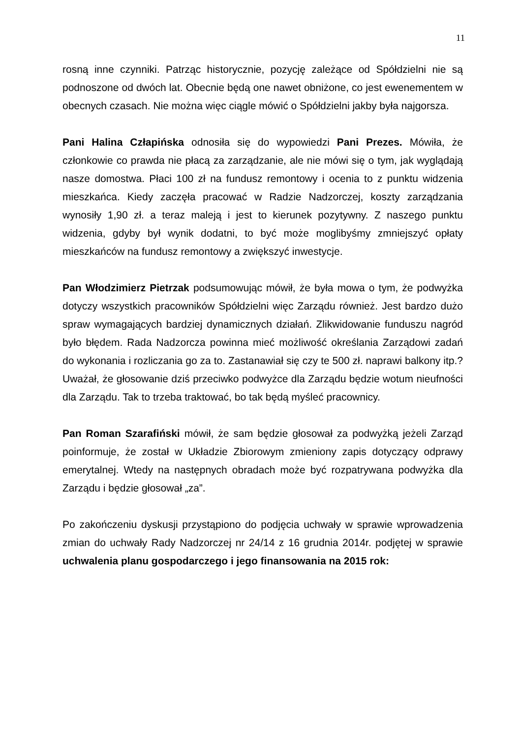11
rosną inne czynniki. Patrząc historycznie, pozycję zależące od Spółdzielni nie są podnoszone od dwóch lat. Obecnie będą one nawet obniżone, co jest ewenementem w obecnych czasach. Nie można więc ciągle mówić o Spółdzielni jakby była najgorsza.
Pani Halina Człapińska odnosiła się do wypowiedzi Pani Prezes. Mówiła, że członkowie co prawda nie płacą za zarządzanie, ale nie mówi się o tym, jak wyglądają nasze domostwa. Płaci 100 zł na fundusz remontowy i ocenia to z punktu widzenia mieszkańca. Kiedy zaczęła pracować w Radzie Nadzorczej, koszty zarządzania wynosiły 1,90 zł. a teraz maleją i jest to kierunek pozytywny. Z naszego punktu widzenia, gdyby był wynik dodatni, to być może moglibyśmy zmniejszyć opłaty mieszkańców na fundusz remontowy a zwiększyć inwestycje.
Pan Włodzimierz Pietrzak podsumowując mówił, że była mowa o tym, że podwyżka dotyczy wszystkich pracowników Spółdzielni więc Zarządu również. Jest bardzo dużo spraw wymagających bardziej dynamicznych działań. Zlikwidowanie funduszu nagród było błędem. Rada Nadzorcza powinna mieć możliwość określania Zarządowi zadań do wykonania i rozliczania go za to. Zastanawiał się czy te 500 zł. naprawi balkony itp.? Uważał, że głosowanie dziś przeciwko podwyżce dla Zarządu będzie wotum nieufności dla Zarządu. Tak to trzeba traktować, bo tak będą myśleć pracownicy.
Pan Roman Szarafiński mówił, że sam będzie głosował za podwyżką jeżeli Zarząd poinformuje, że został w Układzie Zbiorowym zmieniony zapis dotyczący odprawy emerytalnej. Wtedy na następnych obradach może być rozpatrywana podwyżka dla Zarządu i będzie głosował „za”.
Po zakończeniu dyskusji przystąpiono do podjęcia uchwały w sprawie wprowadzenia zmian do uchwały Rady Nadzorczej nr 24/14 z 16 grudnia 2014r. podjętej w sprawie uchwalenia planu gospodarczego i jego finansowania na 2015 rok: